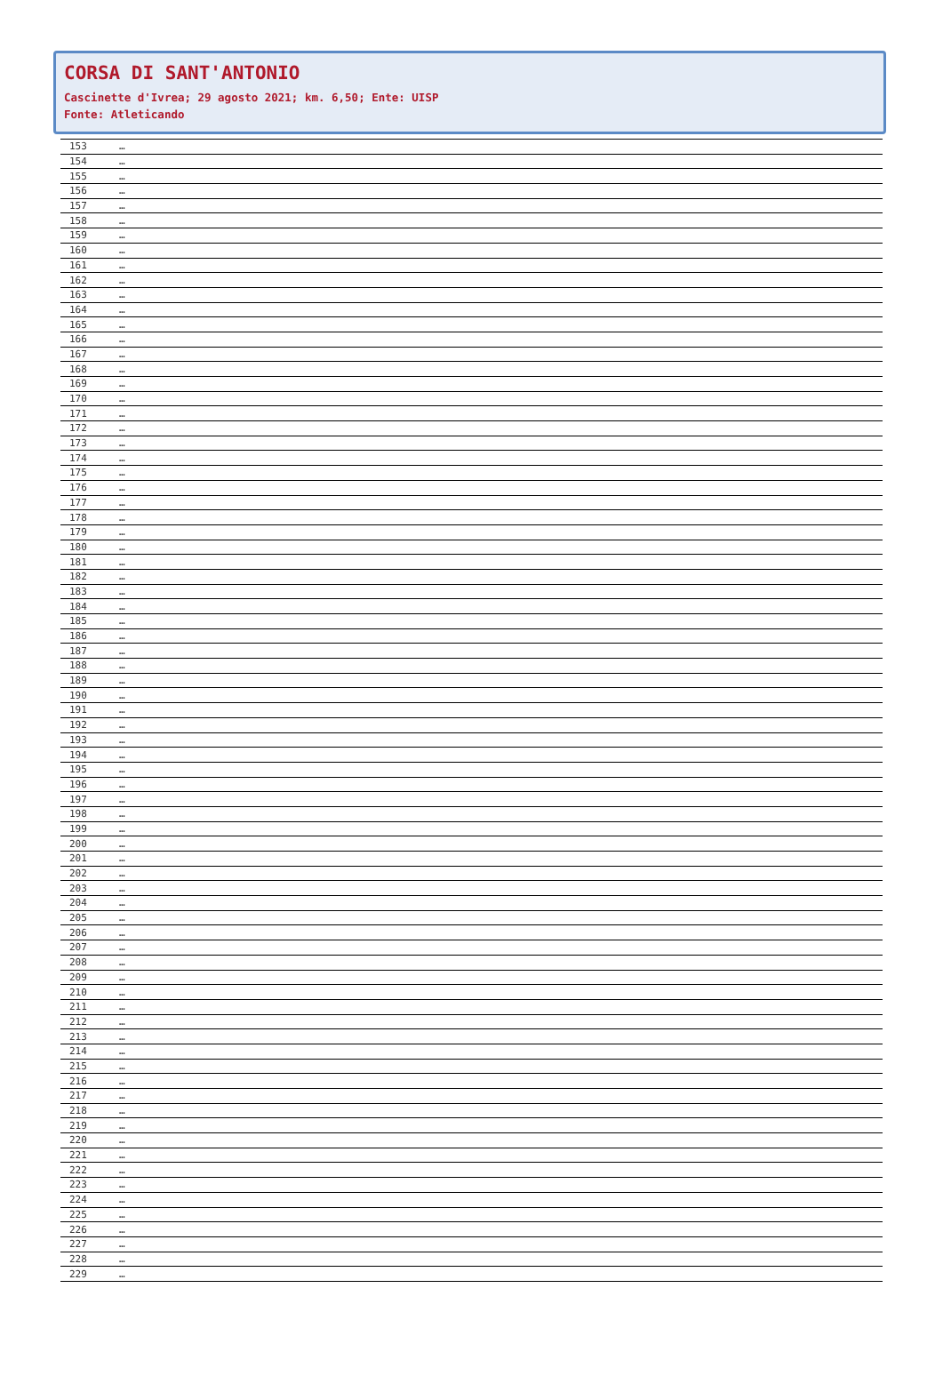CORSA DI SANT'ANTONIO
Cascinette d'Ivrea; 29 agosto 2021; km. 6,50; Ente: UISP
Fonte: Atleticando
| 153 | … |
| 154 | … |
| 155 | … |
| 156 | … |
| 157 | … |
| 158 | … |
| 159 | … |
| 160 | … |
| 161 | … |
| 162 | … |
| 163 | … |
| 164 | … |
| 165 | … |
| 166 | … |
| 167 | … |
| 168 | … |
| 169 | … |
| 170 | … |
| 171 | … |
| 172 | … |
| 173 | … |
| 174 | … |
| 175 | … |
| 176 | … |
| 177 | … |
| 178 | … |
| 179 | … |
| 180 | … |
| 181 | … |
| 182 | … |
| 183 | … |
| 184 | … |
| 185 | … |
| 186 | … |
| 187 | … |
| 188 | … |
| 189 | … |
| 190 | … |
| 191 | … |
| 192 | … |
| 193 | … |
| 194 | … |
| 195 | … |
| 196 | … |
| 197 | … |
| 198 | … |
| 199 | … |
| 200 | … |
| 201 | … |
| 202 | … |
| 203 | … |
| 204 | … |
| 205 | … |
| 206 | … |
| 207 | … |
| 208 | … |
| 209 | … |
| 210 | … |
| 211 | … |
| 212 | … |
| 213 | … |
| 214 | … |
| 215 | … |
| 216 | … |
| 217 | … |
| 218 | … |
| 219 | … |
| 220 | … |
| 221 | … |
| 222 | … |
| 223 | … |
| 224 | … |
| 225 | … |
| 226 | … |
| 227 | … |
| 228 | … |
| 229 | … |